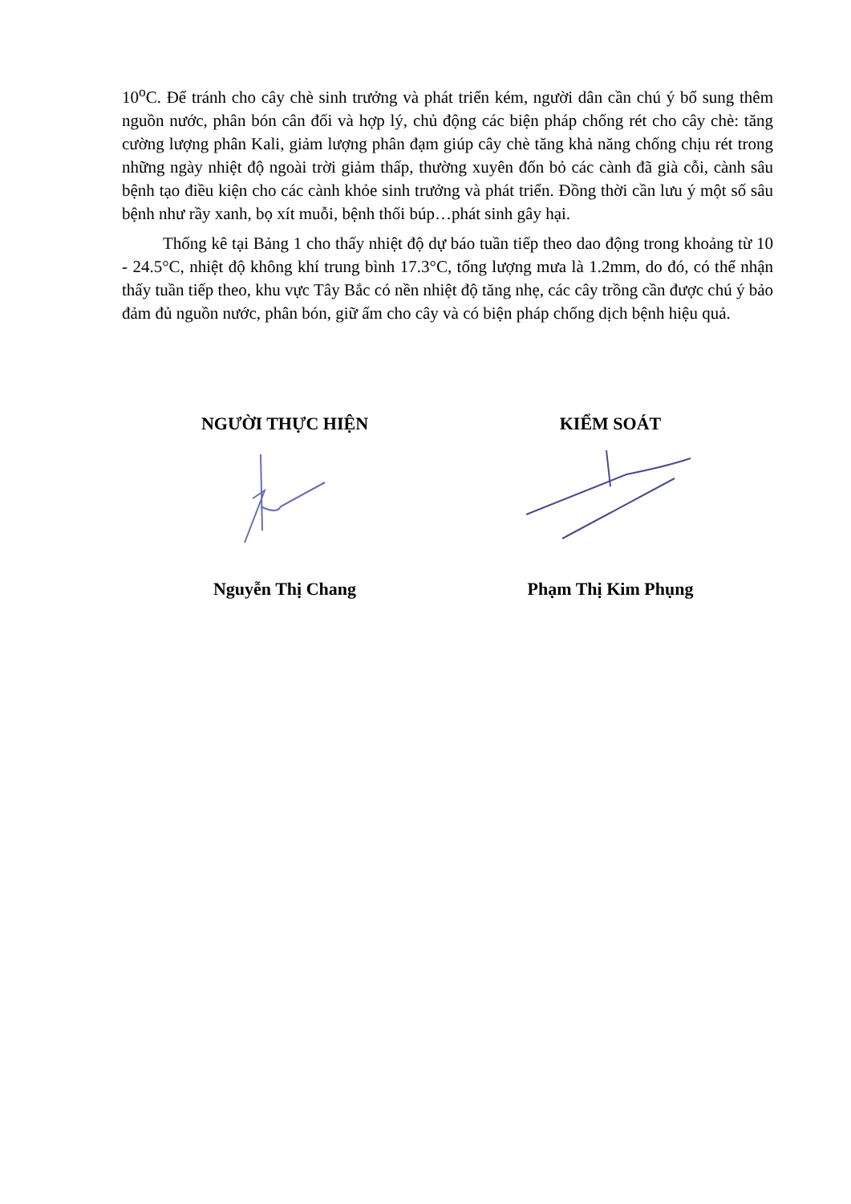10<sup>o</sup>C. Để tránh cho cây chè sinh trưởng và phát triển kém, người dân cần chú ý bổ sung thêm nguồn nước, phân bón cân đối và hợp lý, chủ động các biện pháp chống rét cho cây chè: tăng cường lượng phân Kali, giảm lượng phân đạm giúp cây chè tăng khả năng chống chịu rét trong những ngày nhiệt độ ngoài trời giảm thấp, thường xuyên đốn bỏ các cành đã già cỗi, cành sâu bệnh tạo điều kiện cho các cành khỏe sinh trưởng và phát triển. Đồng thời cần lưu ý một số sâu bệnh như rầy xanh, bọ xít muỗi, bệnh thối búp…phát sinh gây hại.
Thống kê tại Bảng 1 cho thấy nhiệt độ dự báo tuần tiếp theo dao động trong khoảng từ 10 - 24.5°C, nhiệt độ không khí trung bình 17.3°C, tổng lượng mưa là 1.2mm, do đó, có thể nhận thấy tuần tiếp theo, khu vực Tây Bắc có nền nhiệt độ tăng nhẹ, các cây trồng cần được chú ý bảo đảm đủ nguồn nước, phân bón, giữ ấm cho cây và có biện pháp chống dịch bệnh hiệu quả.
NGƯỜI THỰC HIỆN Nguyễn Thị Chang
KIỂM SOÁT Phạm Thị Kim Phụng